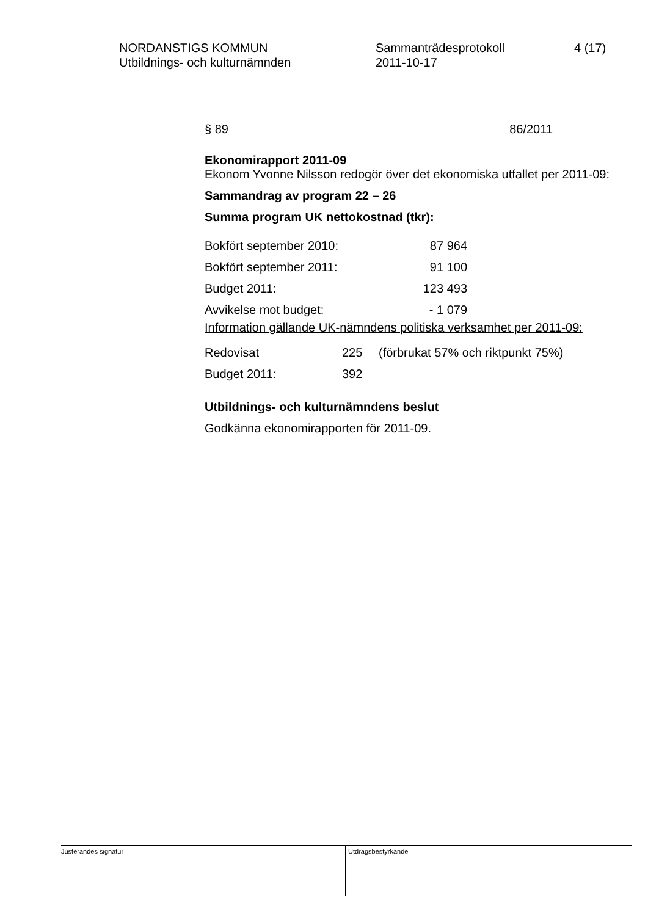NORDANSTIGS KOMMUN
Utbildnings- och kulturnämnden
Sammanträdesprotokoll
2011-10-17
4 (17)
§ 89 86/2011
Ekonomirapport 2011-09
Ekonom Yvonne Nilsson redogör över det ekonomiska utfallet per 2011-09:
Sammandrag av program 22 – 26
Summa program UK nettokostnad (tkr):
| Bokfört september 2010: | 87 964 |
| Bokfört september 2011: | 91 100 |
| Budget 2011: | 123 493 |
| Avvikelse mot budget: | - 1 079 |
Information gällande UK-nämndens politiska verksamhet per 2011-09:
| Redovisat | 225 | (förbrukat 57% och riktpunkt 75%) |
| Budget 2011: | 392 | |
Utbildnings- och kulturnämndens beslut
Godkänna ekonomirapporten för 2011-09.
Justerandes signatur
Utdragsbestyrkande